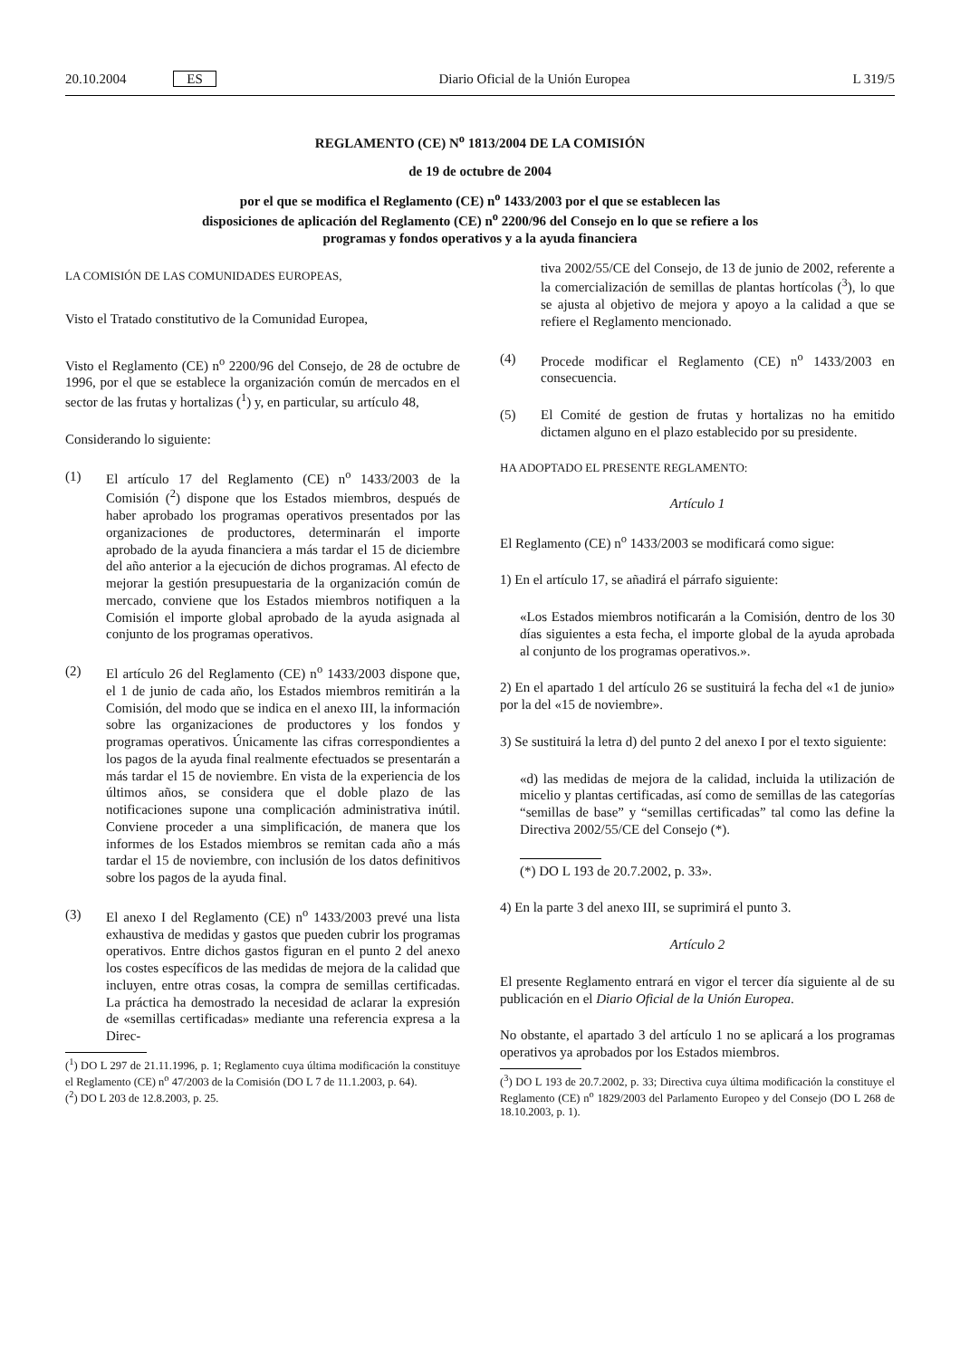20.10.2004 ES Diario Oficial de la Unión Europea L 319/5
REGLAMENTO (CE) N<sup>o</sup> 1813/2004 DE LA COMISIÓN
de 19 de octubre de 2004
por el que se modifica el Reglamento (CE) n<sup>o</sup> 1433/2003 por el que se establecen las disposiciones de aplicación del Reglamento (CE) n<sup>o</sup> 2200/96 del Consejo en lo que se refiere a los programas y fondos operativos y a la ayuda financiera
LA COMISIÓN DE LAS COMUNIDADES EUROPEAS,
Visto el Tratado constitutivo de la Comunidad Europea,
Visto el Reglamento (CE) n<sup>o</sup> 2200/96 del Consejo, de 28 de octubre de 1996, por el que se establece la organización común de mercados en el sector de las frutas y hortalizas (<sup>1</sup>) y, en particular, su artículo 48,
Considerando lo siguiente:
(1) El artículo 17 del Reglamento (CE) n<sup>o</sup> 1433/2003 de la Comisión (<sup>2</sup>) dispone que los Estados miembros, después de haber aprobado los programas operativos presentados por las organizaciones de productores, determinarán el importe aprobado de la ayuda financiera a más tardar el 15 de diciembre del año anterior a la ejecución de dichos programas. Al efecto de mejorar la gestión presupuestaria de la organización común de mercado, conviene que los Estados miembros notifiquen a la Comisión el importe global aprobado de la ayuda asignada al conjunto de los programas operativos.
(2) El artículo 26 del Reglamento (CE) n<sup>o</sup> 1433/2003 dispone que, el 1 de junio de cada año, los Estados miembros remitirán a la Comisión, del modo que se indica en el anexo III, la información sobre las organizaciones de productores y los fondos y programas operativos. Únicamente las cifras correspondientes a los pagos de la ayuda final realmente efectuados se presentarán a más tardar el 15 de noviembre. En vista de la experiencia de los últimos años, se considera que el doble plazo de las notificaciones supone una complicación administrativa inútil. Conviene proceder a una simplificación, de manera que los informes de los Estados miembros se remitan cada año a más tardar el 15 de noviembre, con inclusión de los datos definitivos sobre los pagos de la ayuda final.
(3) El anexo I del Reglamento (CE) n<sup>o</sup> 1433/2003 prevé una lista exhaustiva de medidas y gastos que pueden cubrir los programas operativos. Entre dichos gastos figuran en el punto 2 del anexo los costes específicos de las medidas de mejora de la calidad que incluyen, entre otras cosas, la compra de semillas certificadas. La práctica ha demostrado la necesidad de aclarar la expresión de «semillas certificadas» mediante una referencia expresa a la Direc-
(<sup>1</sup>) DO L 297 de 21.11.1996, p. 1; Reglamento cuya última modificación la constituye el Reglamento (CE) n<sup>o</sup> 47/2003 de la Comisión (DO L 7 de 11.1.2003, p. 64).
(<sup>2</sup>) DO L 203 de 12.8.2003, p. 25.
tiva 2002/55/CE del Consejo, de 13 de junio de 2002, referente a la comercialización de semillas de plantas hortícolas (<sup>3</sup>), lo que se ajusta al objetivo de mejora y apoyo a la calidad a que se refiere el Reglamento mencionado.
(4) Procede modificar el Reglamento (CE) n<sup>o</sup> 1433/2003 en consecuencia.
(5) El Comité de gestion de frutas y hortalizas no ha emitido dictamen alguno en el plazo establecido por su presidente.
HA ADOPTADO EL PRESENTE REGLAMENTO:
Artículo 1
El Reglamento (CE) n<sup>o</sup> 1433/2003 se modificará como sigue:
1) En el artículo 17, se añadirá el párrafo siguiente:
«Los Estados miembros notificarán a la Comisión, dentro de los 30 días siguientes a esta fecha, el importe global de la ayuda aprobada al conjunto de los programas operativos.».
2) En el apartado 1 del artículo 26 se sustituirá la fecha del «1 de junio» por la del «15 de noviembre».
3) Se sustituirá la letra d) del punto 2 del anexo I por el texto siguiente:
«d) las medidas de mejora de la calidad, incluida la utilización de micelio y plantas certificadas, así como de semillas de las categorías “semillas de base” y “semillas certificadas” tal como las define la Directiva 2002/55/CE del Consejo (*).
(*) DO L 193 de 20.7.2002, p. 33».
4) En la parte 3 del anexo III, se suprimirá el punto 3.
Artículo 2
El presente Reglamento entrará en vigor el tercer día siguiente al de su publicación en el Diario Oficial de la Unión Europea.
No obstante, el apartado 3 del artículo 1 no se aplicará a los programas operativos ya aprobados por los Estados miembros.
(<sup>3</sup>) DO L 193 de 20.7.2002, p. 33; Directiva cuya última modificación la constituye el Reglamento (CE) n<sup>o</sup> 1829/2003 del Parlamento Europeo y del Consejo (DO L 268 de 18.10.2003, p. 1).